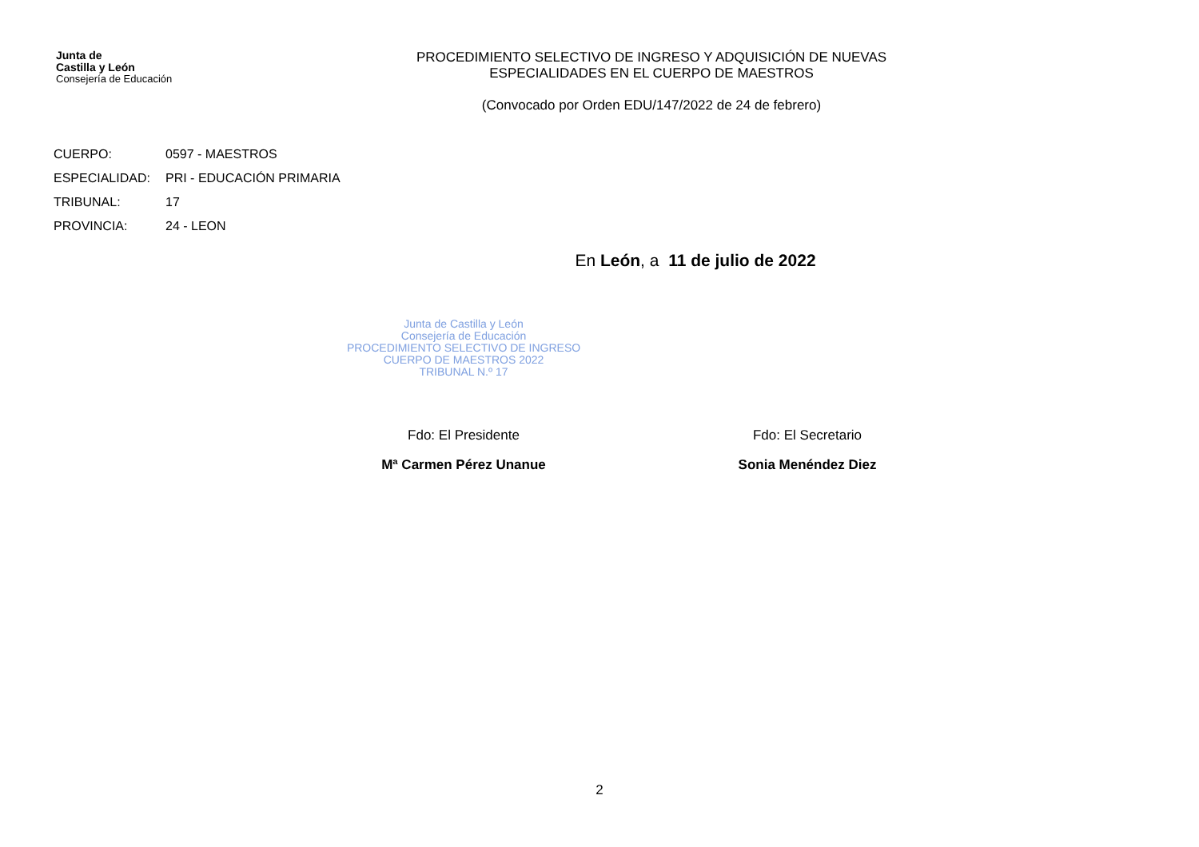Junta de
Castilla y León
Consejería de Educación
PROCEDIMIENTO SELECTIVO DE INGRESO Y ADQUISICIÓN DE NUEVAS
ESPECIALIDADES EN EL CUERPO DE MAESTROS
(Convocado por Orden EDU/147/2022 de 24 de febrero)
CUERPO: 0597 - MAESTROS
ESPECIALIDAD: PRI - EDUCACIÓN PRIMARIA
TRIBUNAL: 17
PROVINCIA: 24 - LEON
En León, a 11 de julio de 2022
Junta de Castilla y León
Consejería de Educación
PROCEDIMIENTO SELECTIVO DE INGRESO
CUERPO DE MAESTROS 2022
TRIBUNAL N.º 17
Fdo: El Presidente
Mª Carmen Pérez Unanue
Fdo: El Secretario
Sonia Menéndez Diez
2